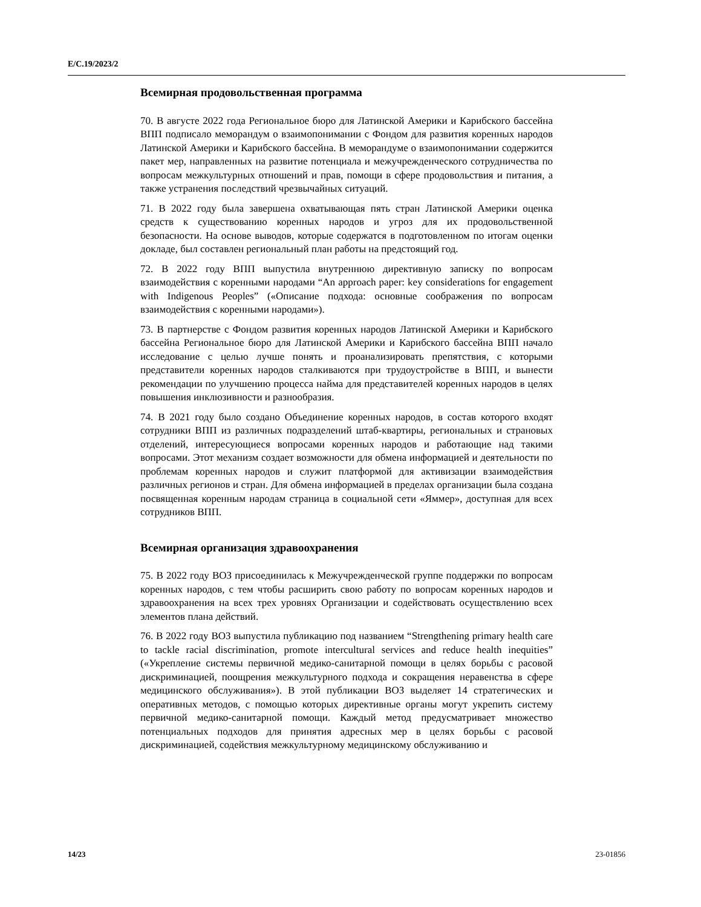E/C.19/2023/2
Всемирная продовольственная программа
70. В августе 2022 года Региональное бюро для Латинской Америки и Карибского бассейна ВПП подписало меморандум о взаимопонимании с Фондом для развития коренных народов Латинской Америки и Карибского бассейна. В меморандуме о взаимопонимании содержится пакет мер, направленных на развитие потенциала и межучрежденческого сотрудничества по вопросам межкультурных отношений и прав, помощи в сфере продовольствия и питания, а также устранения последствий чрезвычайных ситуаций.
71. В 2022 году была завершена охватывающая пять стран Латинской Америки оценка средств к существованию коренных народов и угроз для их продовольственной безопасности. На основе выводов, которые содержатся в подготовленном по итогам оценки докладе, был составлен региональный план работы на предстоящий год.
72. В 2022 году ВПП выпустила внутреннюю директивную записку по вопросам взаимодействия с коренными народами “An approach paper: key considerations for engagement with Indigenous Peoples” («Описание подхода: основные соображения по вопросам взаимодействия с коренными народами»).
73. В партнерстве с Фондом развития коренных народов Латинской Америки и Карибского бассейна Региональное бюро для Латинской Америки и Карибского бассейна ВПП начало исследование с целью лучше понять и проанализировать препятствия, с которыми представители коренных народов сталкиваются при трудоустройстве в ВПП, и вынести рекомендации по улучшению процесса найма для представителей коренных народов в целях повышения инклюзивности и разнообразия.
74. В 2021 году было создано Объединение коренных народов, в состав которого входят сотрудники ВПП из различных подразделений штаб-квартиры, региональных и страновых отделений, интересующиеся вопросами коренных народов и работающие над такими вопросами. Этот механизм создает возможности для обмена информацией и деятельности по проблемам коренных народов и служит платформой для активизации взаимодействия различных регионов и стран. Для обмена информацией в пределах организации была создана посвященная коренным народам страница в социальной сети «Яммер», доступная для всех сотрудников ВПП.
Всемирная организация здравоохранения
75. В 2022 году ВОЗ присоединилась к Межучрежденческой группе поддержки по вопросам коренных народов, с тем чтобы расширить свою работу по вопросам коренных народов и здравоохранения на всех трех уровнях Организации и содействовать осуществлению всех элементов плана действий.
76. В 2022 году ВОЗ выпустила публикацию под названием “Strengthening primary health care to tackle racial discrimination, promote intercultural services and reduce health inequities” («Укрепление системы первичной медико-санитарной помощи в целях борьбы с расовой дискриминацией, поощрения межкультурного подхода и сокращения неравенства в сфере медицинского обслуживания»). В этой публикации ВОЗ выделяет 14 стратегических и оперативных методов, с помощью которых директивные органы могут укрепить систему первичной медико-санитарной помощи. Каждый метод предусматривает множество потенциальных подходов для принятия адресных мер в целях борьбы с расовой дискриминацией, содействия межкультурному медицинскому обслуживанию и
14/23 23-01856